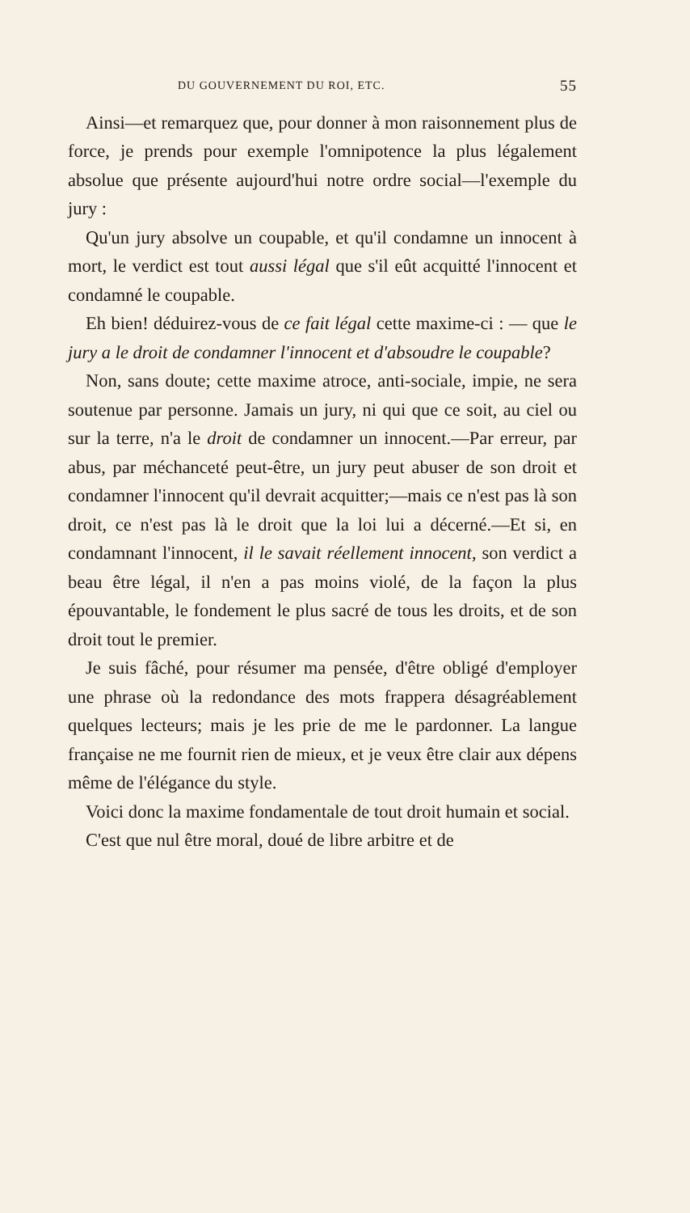DU GOUVERNEMENT DU ROI, ETC. 55
Ainsi—et remarquez que, pour donner à mon raisonnement plus de force, je prends pour exemple l'omnipotence la plus légalement absolue que présente aujourd'hui notre ordre social—l'exemple du jury :
Qu'un jury absolve un coupable, et qu'il condamne un innocent à mort, le verdict est tout aussi légal que s'il eût acquitté l'innocent et condamné le coupable.
Eh bien! déduirez-vous de ce fait légal cette maxime-ci : — que le jury a le droit de condamner l'innocent et d'absoudre le coupable?
Non, sans doute; cette maxime atroce, anti-sociale, impie, ne sera soutenue par personne. Jamais un jury, ni qui que ce soit, au ciel ou sur la terre, n'a le droit de condamner un innocent.—Par erreur, par abus, par méchanceté peut-être, un jury peut abuser de son droit et condamner l'innocent qu'il devrait acquitter;—mais ce n'est pas là son droit, ce n'est pas là le droit que la loi lui a décerné.—Et si, en condamnant l'innocent, il le savait réellement innocent, son verdict a beau être légal, il n'en a pas moins violé, de la façon la plus épouvantable, le fondement le plus sacré de tous les droits, et de son droit tout le premier.
Je suis fâché, pour résumer ma pensée, d'être obligé d'employer une phrase où la redondance des mots frappera désagréablement quelques lecteurs; mais je les prie de me le pardonner. La langue française ne me fournit rien de mieux, et je veux être clair aux dépens même de l'élégance du style.
Voici donc la maxime fondamentale de tout droit humain et social.
C'est que nul être moral, doué de libre arbitre et de